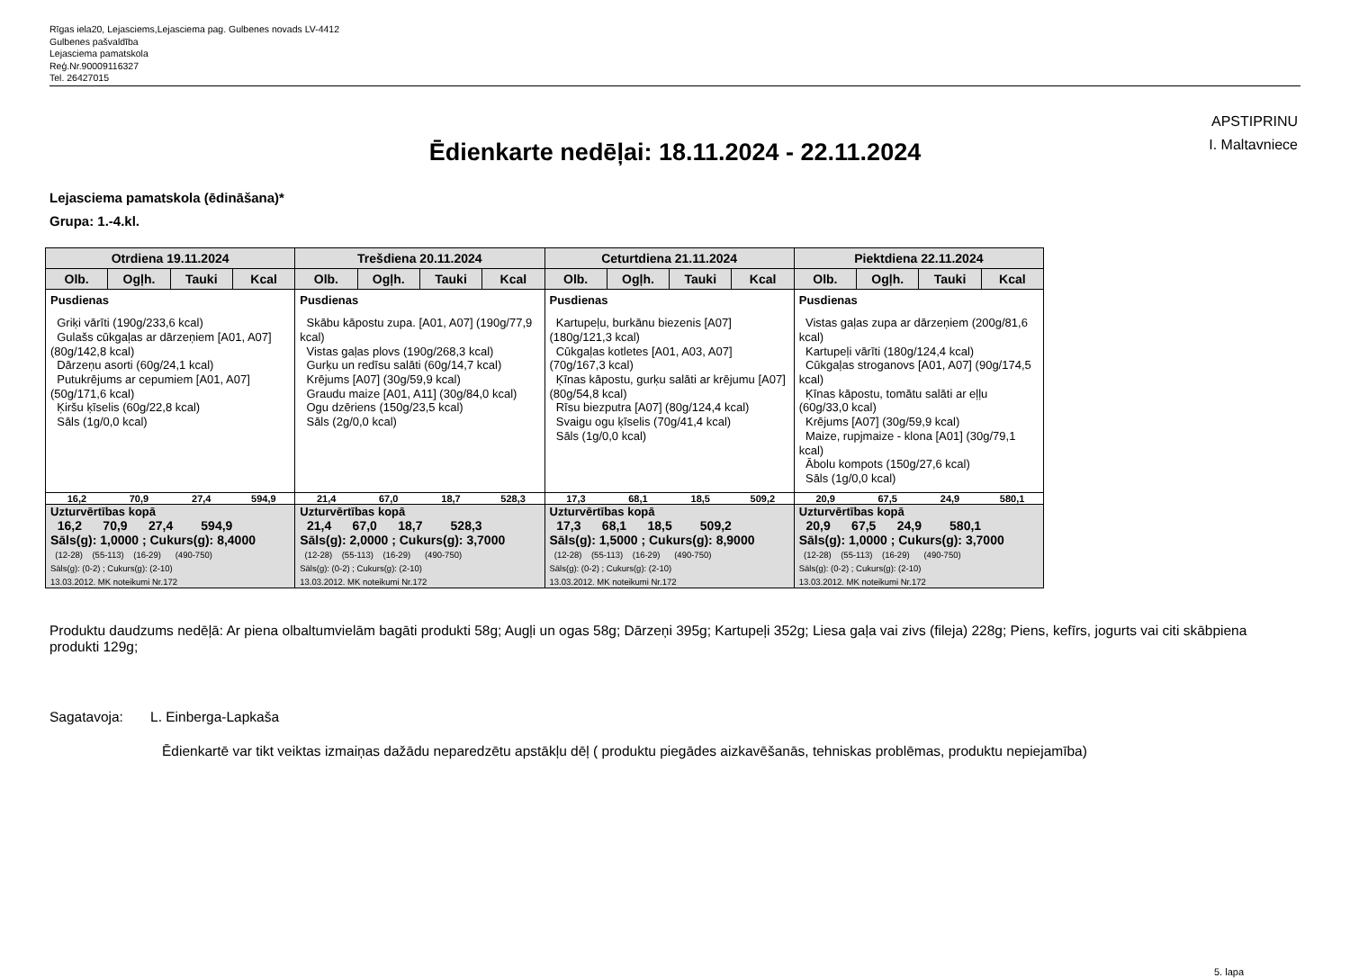Rīgas iela20, Lejasciems,Lejasciema pag. Gulbenes novads LV-4412
Gulbenes pašvaldība
Lejasciema pamatskola
Reģ.Nr.90009116327
Tel. 26427015
APSTIPRINU
I. Maltavniece
Ēdienkarte nedēļai: 18.11.2024 - 22.11.2024
Lejasciema pamatskola (ēdināšana)*
Grupa: 1.-4.kl.
| Otrdiena 19.11.2024 | | | | Trešdiena 20.11.2024 | | | | Ceturtdiena 21.11.2024 | | | | Piektdiena 22.11.2024 | | | |
| --- | --- | --- | --- | --- | --- | --- | --- | --- | --- | --- | --- | --- | --- | --- | --- |
| Olb. | Ogļh. | Tauki | Kcal | Olb. | Ogļh. | Tauki | Kcal | Olb. | Ogļh. | Tauki | Kcal | Olb. | Ogļh. | Tauki | Kcal |
| Pusdienas Griķi vārīti (190g/233,6 kcal) Gulašs cūkgaļas ar dārzeņiem [A01, A07] (80g/142,8 kcal) Dārzeņu asorti (60g/24,1 kcal) Putukrējums ar cepumiem [A01, A07] (50g/171,6 kcal) Ķiršu ķīselis (60g/22,8 kcal) Sāls (1g/0,0 kcal) | | | | Pusdienas Skābu kāpostu zupa. [A01, A07] (190g/77,9 kcal) Vistas gaļas plovs (190g/268,3 kcal) Gurķu un redīsu salāti (60g/14,7 kcal) Krējums [A07] (30g/59,9 kcal) Graudu maize [A01, A11] (30g/84,0 kcal) Ogu dzēriens (150g/23,5 kcal) Sāls (2g/0,0 kcal) | | | | Pusdienas Kartupeļu, burkānu biezenis [A07] (180g/121,3 kcal) Cūkgaļas kotletes [A01, A03, A07] (70g/167,3 kcal) Ķīnas kāpostu, gurķu salāti ar krējumu [A07] (80g/54,8 kcal) Rīsu biezputra [A07] (80g/124,4 kcal) Svaigu ogu ķīselis (70g/41,4 kcal) Sāls (1g/0,0 kcal) | | | | Pusdienas Vistas gaļas zupa ar dārzeņiem (200g/81,6 kcal) Kartupeļi vārīti (180g/124,4 kcal) Cūkgaļas stroganovs [A01, A07] (90g/174,5 kcal) Ķīnas kāpostu, tomātu salāti ar eļļu (60g/33,0 kcal) Krējums [A07] (30g/59,9 kcal) Maize, rupjmaize - klona [A01] (30g/79,1 kcal) Ābolu kompots (150g/27,6 kcal) Sāls (1g/0,0 kcal) | | | |
| 16,2 | 70,9 | 27,4 | 594,9 | 21,4 | 67,0 | 18,7 | 528,3 | 17,3 | 68,1 | 18,5 | 509,2 | 20,9 | 67,5 | 24,9 | 580,1 |
| Uzturvērtības kopā 16,2 70,9 27,4 594,9 Sāls(g): 1,0000 ; Cukurs(g): 8,4000 (12-28) (55-113) (16-29) (490-750) Sāls(g): (0-2) ; Cukurs(g): (2-10) 13.03.2012. MK noteikumi Nr.172 | | | | Uzturvērtības kopā 21,4 67,0 18,7 528,3 Sāls(g): 2,0000 ; Cukurs(g): 3,7000 (12-28) (55-113) (16-29) (490-750) Sāls(g): (0-2) ; Cukurs(g): (2-10) 13.03.2012. MK noteikumi Nr.172 | | | | Uzturvērtības kopā 17,3 68,1 18,5 509,2 Sāls(g): 1,5000 ; Cukurs(g): 8,9000 (12-28) (55-113) (16-29) (490-750) Sāls(g): (0-2) ; Cukurs(g): (2-10) 13.03.2012. MK noteikumi Nr.172 | | | | Uzturvērtības kopā 20,9 67,5 24,9 580,1 Sāls(g): 1,0000 ; Cukurs(g): 3,7000 (12-28) (55-113) (16-29) (490-750) Sāls(g): (0-2) ; Cukurs(g): (2-10) 13.03.2012. MK noteikumi Nr.172 | | | |
Produktu daudzums nedēļā: Ar piena olbaltumvielām bagāti produkti 58g; Augļi un ogas 58g; Dārzeņi 395g; Kartupeļi 352g; Liesa gaļa vai zivs (fileja) 228g; Piens, kefīrs, jogurts vai citi skābpiena produkti 129g;
Sagatavoja: L. Einberga-Lapkaša
Ēdienkartē var tikt veiktas izmaiņas dažādu neparedzētu apstākļu dēļ ( produktu piegādes aizkavēšanās, tehniskas problēmas, produktu nepiejamība)
5. lapa